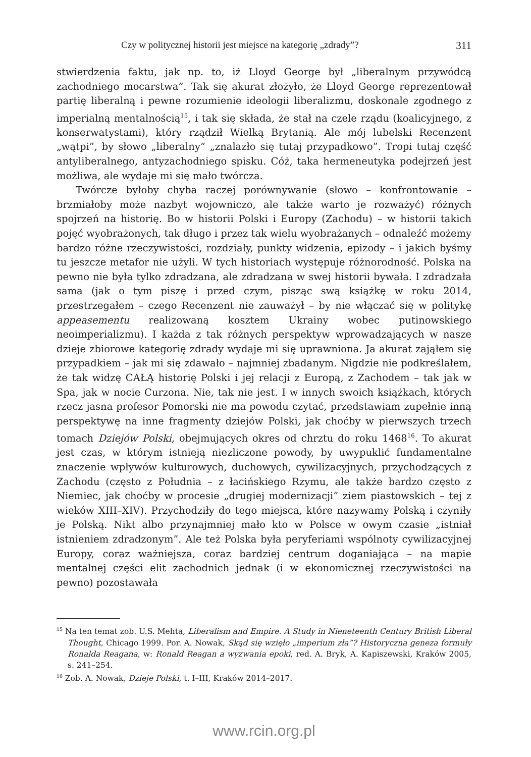Czy w politycznej historii jest miejsce na kategorię „zdrady”? 311
stwierdzenia faktu, jak np. to, iż Lloyd George był „liberalnym przywódcą zachodniego mocarstwa”. Tak się akurat złożyło, że Lloyd George reprezentował partię liberalną i pewne rozumienie ideologii liberalizmu, doskonale zgodnego z imperialną mentalnością<sup>15</sup>, i tak się składa, że stał na czele rządu (koalicyjnego, z konserwatystami), który rządził Wielką Brytanią. Ale mój lubelski Recenzent „wątpi”, by słowo „liberalny” „znalazło się tutaj przypadkowo”. Tropi tutaj część antyliberalnego, antyzachodniego spisku. Cóż, taka hermeneutyka podejrzeń jest możliwa, ale wydaje mi się mało twórcza.
Twórcze byłoby chyba raczej porównywanie (słowo – konfrontowanie – brzmiałoby może nazbyt wojowniczo, ale także warto je rozważyć) różnych spojrzeń na historię. Bo w historii Polski i Europy (Zachodu) – w historii takich pojęć wyobrażonych, tak długo i przez tak wielu wyobrażanych – odnaleźć możemy bardzo różne rzeczywistości, rozdziały, punkty widzenia, epizody – i jakich byśmy tu jeszcze metafor nie użyli. W tych historiach występuje różnorodność. Polska na pewno nie była tylko zdradzana, ale zdradzana w swej historii bywała. I zdradzała sama (jak o tym piszę i przed czym, pisząc swą książkę w roku 2014, przestrzegałem – czego Recenzent nie zauważył – by nie włączać się w politykę appeasementu realizowaną kosztem Ukrainy wobec putinowskiego neoimperializmu). I każda z tak różnych perspektyw wprowadzających w nasze dzieje zbiorowe kategorię zdrady wydaje mi się uprawniona. Ja akurat zająłem się przypadkiem – jak mi się zdawało – najmniej zbadanym. Nigdzie nie podkreślałem, że tak widzę CAŁĄ historię Polski i jej relacji z Europą, z Zachodem – tak jak w Spa, jak w nocie Curzona. Nie, tak nie jest. I w innych swoich książkach, których rzecz jasna profesor Pomorski nie ma powodu czytać, przedstawiam zupełnie inną perspektywę na inne fragmenty dziejów Polski, jak choćby w pierwszych trzech tomach Dziejów Polski, obejmujących okres od chrztu do roku 1468<sup>16</sup>. To akurat jest czas, w którym istnieją niezliczone powody, by uwypuklić fundamentalne znaczenie wpływów kulturowych, duchowych, cywilizacyjnych, przychodzących z Zachodu (często z Południa – z łacińskiego Rzymu, ale także bardzo często z Niemiec, jak choćby w procesie „drugiej modernizacji” ziem piastowskich – tej z wieków XIII–XIV). Przychodziły do tego miejsca, które nazywamy Polską i czyniły je Polską. Nikt albo przynajmniej mało kto w Polsce w owym czasie „istniał istnieniem zdradzonym”. Ale też Polska była peryferiami wspólnoty cywilizacyjnej Europy, coraz ważniejsza, coraz bardziej centrum doganiająca – na mapie mentalnej części elit zachodnich jednak (i w ekonomicznej rzeczywistości na pewno) pozostawała
<sup>15</sup> Na ten temat zob. U.S. Mehta, Liberalism and Empire. A Study in Nieneteenth Century British Liberal Thought, Chicago 1999. Por. A. Nowak, Skąd się wzięło „imperium zła”? Historyczna geneza formuły Ronalda Reagana, w: Ronald Reagan a wyzwania epoki, red. A. Bryk, A. Kapiszewski, Kraków 2005, s. 241–254.
<sup>16</sup> Zob. A. Nowak, Dzieje Polski, t. I–III, Kraków 2014–2017.
www.rcin.org.pl